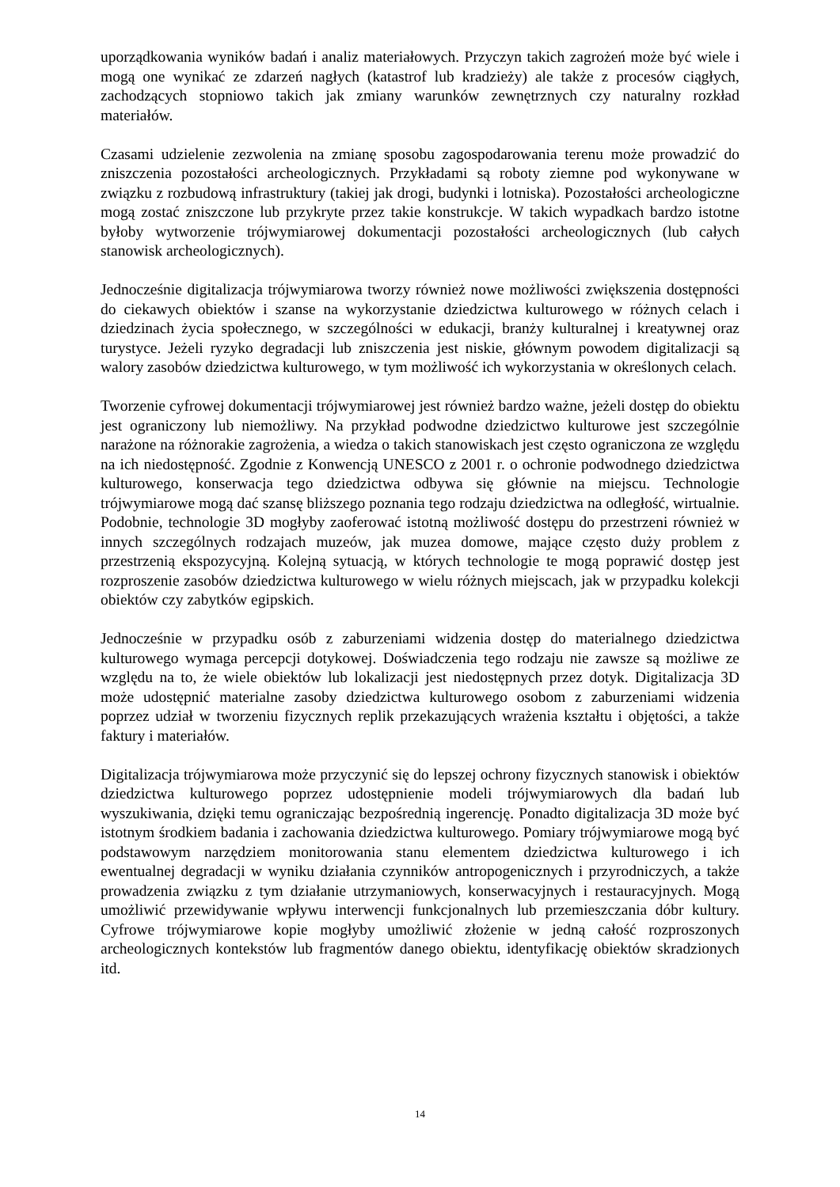uporządkowania wyników badań i analiz materiałowych. Przyczyn takich zagrożeń może być wiele i mogą one wynikać ze zdarzeń nagłych (katastrof lub kradzieży) ale także z procesów ciągłych, zachodzących stopniowo takich jak zmiany warunków zewnętrznych czy naturalny rozkład materiałów.
Czasami udzielenie zezwolenia na zmianę sposobu zagospodarowania terenu może prowadzić do zniszczenia pozostałości archeologicznych. Przykładami są roboty ziemne pod wykonywane w związku z rozbudową infrastruktury (takiej jak drogi, budynki i lotniska). Pozostałości archeologiczne mogą zostać zniszczone lub przykryte przez takie konstrukcje. W takich wypadkach bardzo istotne byłoby wytworzenie trójwymiarowej dokumentacji pozostałości archeologicznych (lub całych stanowisk archeologicznych).
Jednocześnie digitalizacja trójwymiarowa tworzy również nowe możliwości zwiększenia dostępności do ciekawych obiektów i szanse na wykorzystanie dziedzictwa kulturowego w różnych celach i dziedzinach życia społecznego, w szczególności w edukacji, branży kulturalnej i kreatywnej oraz turystyce. Jeżeli ryzyko degradacji lub zniszczenia jest niskie, głównym powodem digitalizacji są walory zasobów dziedzictwa kulturowego, w tym możliwość ich wykorzystania w określonych celach.
Tworzenie cyfrowej dokumentacji trójwymiarowej jest również bardzo ważne, jeżeli dostęp do obiektu jest ograniczony lub niemożliwy. Na przykład podwodne dziedzictwo kulturowe jest szczególnie narażone na różnorakie zagrożenia, a wiedza o takich stanowiskach jest często ograniczona ze względu na ich niedostępność. Zgodnie z Konwencją UNESCO z 2001 r. o ochronie podwodnego dziedzictwa kulturowego, konserwacja tego dziedzictwa odbywa się głównie na miejscu. Technologie trójwymiarowe mogą dać szansę bliższego poznania tego rodzaju dziedzictwa na odległość, wirtualnie. Podobnie, technologie 3D mogłyby zaoferować istotną możliwość dostępu do przestrzeni również w innych szczególnych rodzajach muzeów, jak muzea domowe, mające często duży problem z przestrzenią ekspozycyjną. Kolejną sytuacją, w których technologie te mogą poprawić dostęp jest rozproszenie zasobów dziedzictwa kulturowego w wielu różnych miejscach, jak w przypadku kolekcji obiektów czy zabytków egipskich.
Jednocześnie w przypadku osób z zaburzeniami widzenia dostęp do materialnego dziedzictwa kulturowego wymaga percepcji dotykowej. Doświadczenia tego rodzaju nie zawsze są możliwe ze względu na to, że wiele obiektów lub lokalizacji jest niedostępnych przez dotyk. Digitalizacja 3D może udostępnić materialne zasoby dziedzictwa kulturowego osobom z zaburzeniami widzenia poprzez udział w tworzeniu fizycznych replik przekazujących wrażenia kształtu i objętości, a także faktury i materiałów.
Digitalizacja trójwymiarowa może przyczynić się do lepszej ochrony fizycznych stanowisk i obiektów dziedzictwa kulturowego poprzez udostępnienie modeli trójwymiarowych dla badań lub wyszukiwania, dzięki temu ograniczając bezpośrednią ingerencję. Ponadto digitalizacja 3D może być istotnym środkiem badania i zachowania dziedzictwa kulturowego. Pomiary trójwymiarowe mogą być podstawowym narzędziem monitorowania stanu elementem dziedzictwa kulturowego i ich ewentualnej degradacji w wyniku działania czynników antropogenicznych i przyrodniczych, a także prowadzenia związku z tym działanie utrzymaniowych, konserwacyjnych i restauracyjnych. Mogą umożliwić przewidywanie wpływu interwencji funkcjonalnych lub przemieszczania dóbr kultury. Cyfrowe trójwymiarowe kopie mogłyby umożliwić złożenie w jedną całość rozproszonych archeologicznych kontekstów lub fragmentów danego obiektu, identyfikację obiektów skradzionych itd.
14